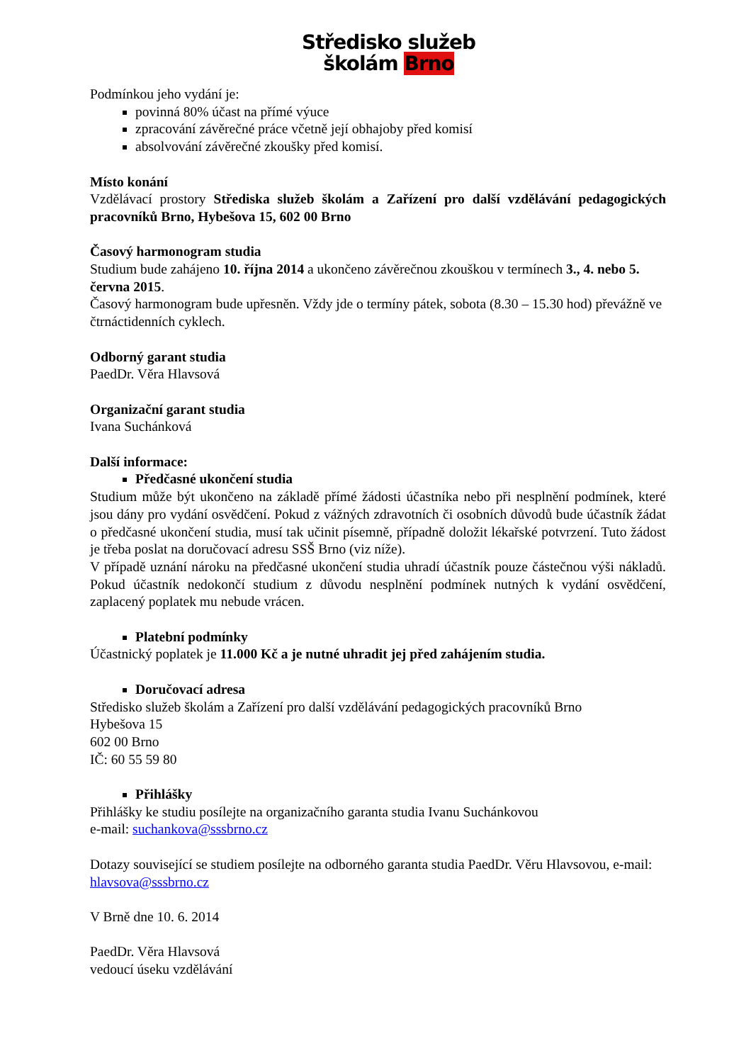Středisko služeb
školám Brno
Podmínkou jeho vydání je:
povinná 80% účast na přímé výuce
zpracování závěrečné práce včetně její obhajoby před komisí
absolvování závěrečné zkoušky před komisí.
Místo konání
Vzdělávací prostory Střediska služeb školám a Zařízení pro další vzdělávání pedagogických pracovníků Brno, Hybešova 15, 602 00 Brno
Časový harmonogram studia
Studium bude zahájeno 10. října 2014 a ukončeno závěrečnou zkouškou v termínech 3., 4. nebo 5. června 2015.
Časový harmonogram bude upřesněn. Vždy jde o termíny pátek, sobota (8.30 – 15.30 hod) převážně ve čtrnáctidenních cyklech.
Odborný garant studia
PaedDr. Věra Hlavsová
Organizační garant studia
Ivana Suchánková
Další informace:
Předčasné ukončení studia
Studium může být ukončeno na základě přímé žádosti účastníka nebo při nesplnění podmínek, které jsou dány pro vydání osvědčení. Pokud z vážných zdravotních či osobních důvodů bude účastník žádat o předčasné ukončení studia, musí tak učinit písemně, případně doložit lékařské potvrzení. Tuto žádost je třeba poslat na doručovací adresu SSŠ Brno (viz níže).
V případě uznání nároku na předčasné ukončení studia uhradí účastník pouze částečnou výši nákladů. Pokud účastník nedokončí studium z důvodu nesplnění podmínek nutných k vydání osvědčení, zaplacený poplatek mu nebude vrácen.
Platební podmínky
Účastnický poplatek je 11.000 Kč a je nutné uhradit jej před zahájením studia.
Doručovací adresa
Středisko služeb školám a Zařízení pro další vzdělávání pedagogických pracovníků Brno
Hybešova 15
602 00 Brno
IČ: 60 55 59 80
Přihlášky
Přihlášky ke studiu posílejte na organizačního garanta studia Ivanu Suchánkovou
e-mail: suchankova@sssbrno.cz
Dotazy související se studiem posílejte na odborného garanta studia PaedDr. Věru Hlavsovou, e-mail: hlavsova@sssbrno.cz
V Brně dne 10. 6. 2014
PaedDr. Věra Hlavsová
vedoucí úseku vzdělávání